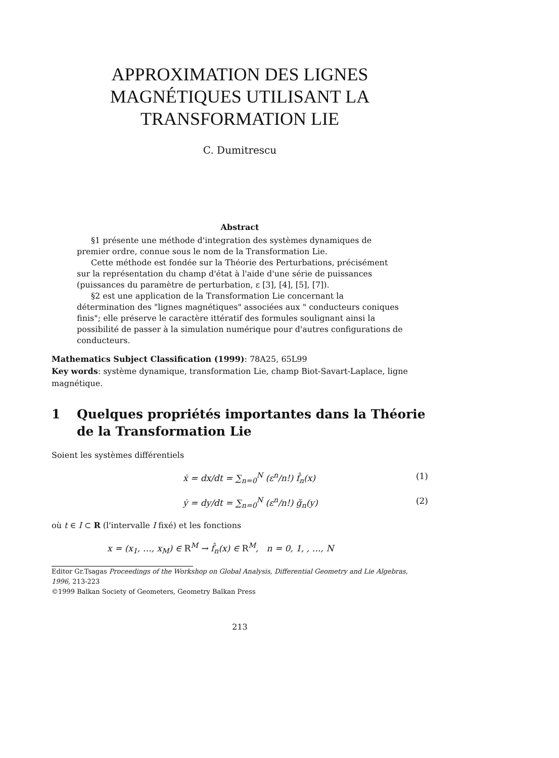APPROXIMATION DES LIGNES
MAGNÉTIQUES UTILISANT LA
TRANSFORMATION LIE
C. Dumitrescu
Abstract
§1 présente une méthode d'integration des systèmes dynamiques de premier ordre, connue sous le nom de la Transformation Lie.
Cette méthode est fondée sur la Théorie des Perturbations, précisément sur la représentation du champ d'état à l'aide d'une série de puissances (puissances du paramètre de perturbation, ε [3], [4], [5], [7]).
§2 est une application de la Transformation Lie concernant la détermination des "lignes magnétiques" associées aux " conducteurs coniques finis"; elle préserve le caractère ittératif des formules soulignant ainsi la possibilité de passer à la simulation numérique pour d'autres configurations de conducteurs.
Mathematics Subject Classification (1999): 78A25, 65L99
Key words: système dynamique, transformation Lie, champ Biot-Savart-Laplace, ligne magnétique.
1 Quelques propriétés importantes dans la Théorie de la Transformation Lie
Soient les systèmes différentiels
ẋ = dx/dt = ∑<sub>n=0</sub><sup>N</sup> (ε<sup>n</sup>/n!) f̂<sub>n</sub>(x) (1)
ẏ = dy/dt = ∑<sub>n=0</sub><sup>N</sup> (ε<sup>n</sup>/n!) ğ<sub>n</sub>(y) (2)
où t ∈ I ⊂ R (l'intervalle I fixé) et les fonctions
x = (x<sub>1</sub>, …, x<sub>M</sub>) ∈ R<sup>M</sup> → f̂<sub>n</sub>(x) ∈ R<sup>M</sup>, n = 0, 1, , …, N
Editor Gr.Tsagas Proceedings of the Workshop on Global Analysis, Differential Geometry and Lie Algebras, 1996, 213-223
©1999 Balkan Society of Geometers, Geometry Balkan Press
213